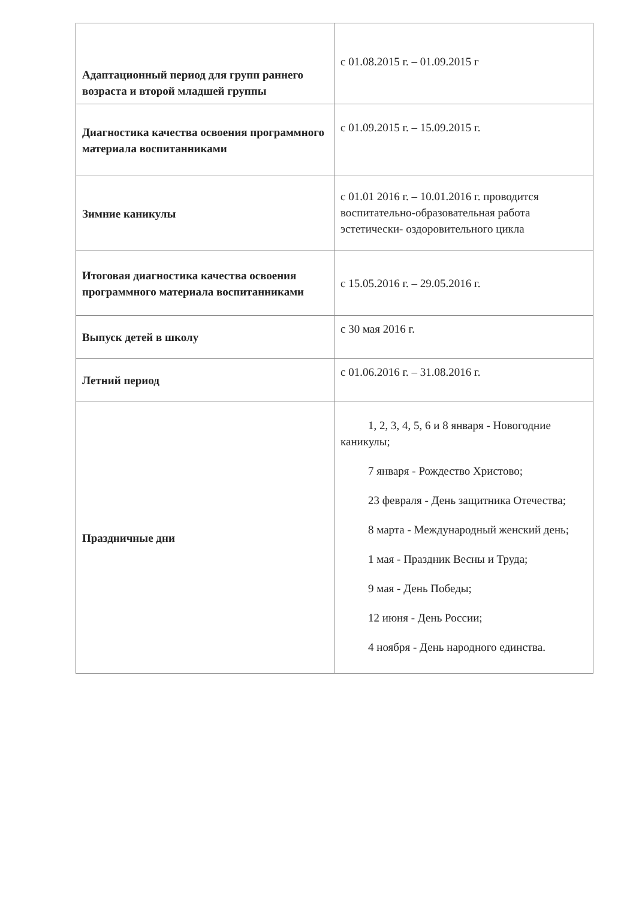| Адаптационный период для групп раннего возраста и второй младшей группы | с 01.08.2015 г. – 01.09.2015 г |
| Диагностика качества освоения программного материала воспитанниками | с 01.09.2015 г. – 15.09.2015 г. |
| Зимние каникулы | с 01.01 2016 г. – 10.01.2016 г. проводится воспитательно-образовательная работа эстетически- оздоровительного цикла |
| Итоговая диагностика качества освоения программного материала воспитанниками | с 15.05.2016 г. – 29.05.2016 г. |
| Выпуск детей в школу | с 30 мая 2016 г. |
| Летний период | с 01.06.2016 г. – 31.08.2016 г. |
| Праздничные дни | 1, 2, 3, 4, 5, 6 и 8 января - Новогодние каникулы; 7 января - Рождество Христово; 23 февраля - День защитника Отечества; 8 марта - Международный женский день; 1 мая - Праздник Весны и Труда; 9 мая - День Победы; 12 июня - День России; 4 ноября - День народного единства. |